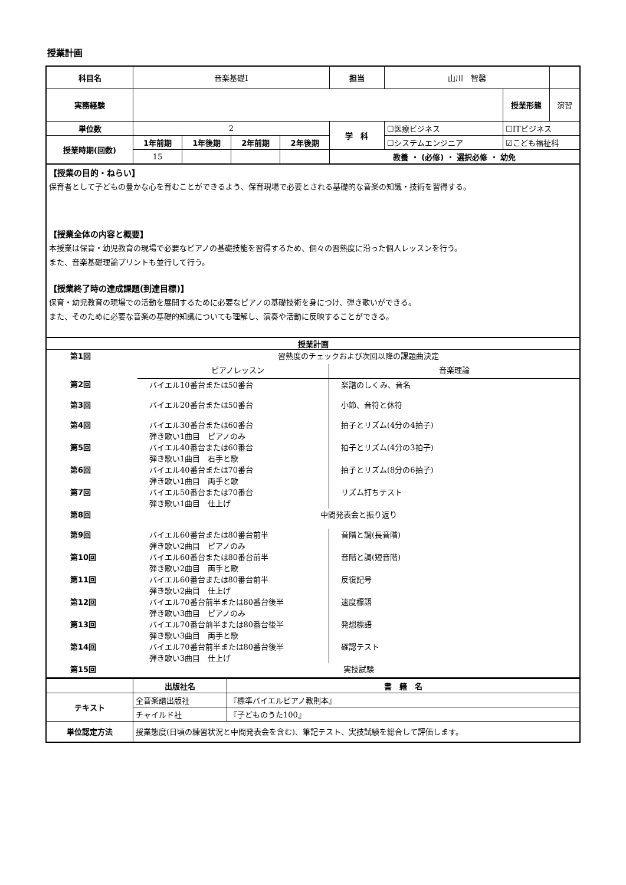授業計画
| 科目名 | 音楽基礎Ⅰ | | | | 担当 | 山川 智馨 | | |
| 実務経験 | | | | | | | 授業形態 | 演習 |
| 単位数 | 2 | | | | 学 科 | ☐医療ビジネス | ☐ITビジネス | |
| 授業時期(回数) | 1年前期 | 1年後期 | 2年前期 | 2年後期 | | ☐システムエンジニア | ☑こども福祉科 | |
| | 15 | | | | 教養 ・ (必修) ・ 選択必修 ・ 幼免 | | | |
【授業の目的・ねらい】
保育者として子どもの豊かな心を育むことができるよう、保育現場で必要とされる基礎的な音楽の知識・技術を習得する。
【授業全体の内容と概要】
本授業は保育・幼児教育の現場で必要なピアノの基礎技能を習得するため、個々の習熟度に沿った個人レッスンを行う。
また、音楽基礎理論プリントも並行して行う。
【授業終了時の達成課題(到達目標)】
保育・幼児教育の現場での活動を展開するために必要なピアノの基礎技術を身につけ、弾き歌いができる。
また、そのために必要な音楽の基礎的知識についても理解し、演奏や活動に反映することができる。
授業計画
| 第1回 | 習熟度のチェックおよび次回以降の課題曲決定 | |
| | ピアノレッスン | 音楽理論 |
| 第2回 | バイエル10番台または50番台 | 楽譜のしくみ、音名 |
| 第3回 | バイエル20番台または50番台 | 小節、音符と休符 |
| 第4回 | バイエル30番台または60番台 弾き歌い1曲目 ピアノのみ | 拍子とリズム(4分の4拍子) |
| 第5回 | バイエル40番台または60番台 弾き歌い1曲目 右手と歌 | 拍子とリズム(4分の3拍子) |
| 第6回 | バイエル40番台または70番台 弾き歌い1曲目 両手と歌 | 拍子とリズム(8分の6拍子) |
| 第7回 | バイエル50番台または70番台 弾き歌い1曲目 仕上げ | リズム打ちテスト |
| 第8回 | 中間発表会と振り返り | |
| 第9回 | バイエル60番台または80番台前半 弾き歌い2曲目 ピアノのみ | 音階と調(長音階) |
| 第10回 | バイエル60番台または80番台前半 弾き歌い2曲目 両手と歌 | 音階と調(短音階) |
| 第11回 | バイエル60番台または80番台前半 弾き歌い2曲目 仕上げ | 反復記号 |
| 第12回 | バイエル70番台前半または80番台後半 弾き歌い3曲目 ピアノのみ | 速度標語 |
| 第13回 | バイエル70番台前半または80番台後半 弾き歌い3曲目 両手と歌 | 発想標語 |
| 第14回 | バイエル70番台前半または80番台後半 弾き歌い3曲目 仕上げ | 確認テスト |
| 第15回 | 実技試験 | |
| | 出版社名 | 書 籍 名 |
| テキスト | 全音楽譜出版社 | 『標準バイエルピアノ教則本』 |
| | チャイルド社 | 『子どものうた100』 |
| 単位認定方法 | 授業態度(日頃の練習状況と中間発表会を含む)、筆記テスト、実技試験を総合して評価します。 | |